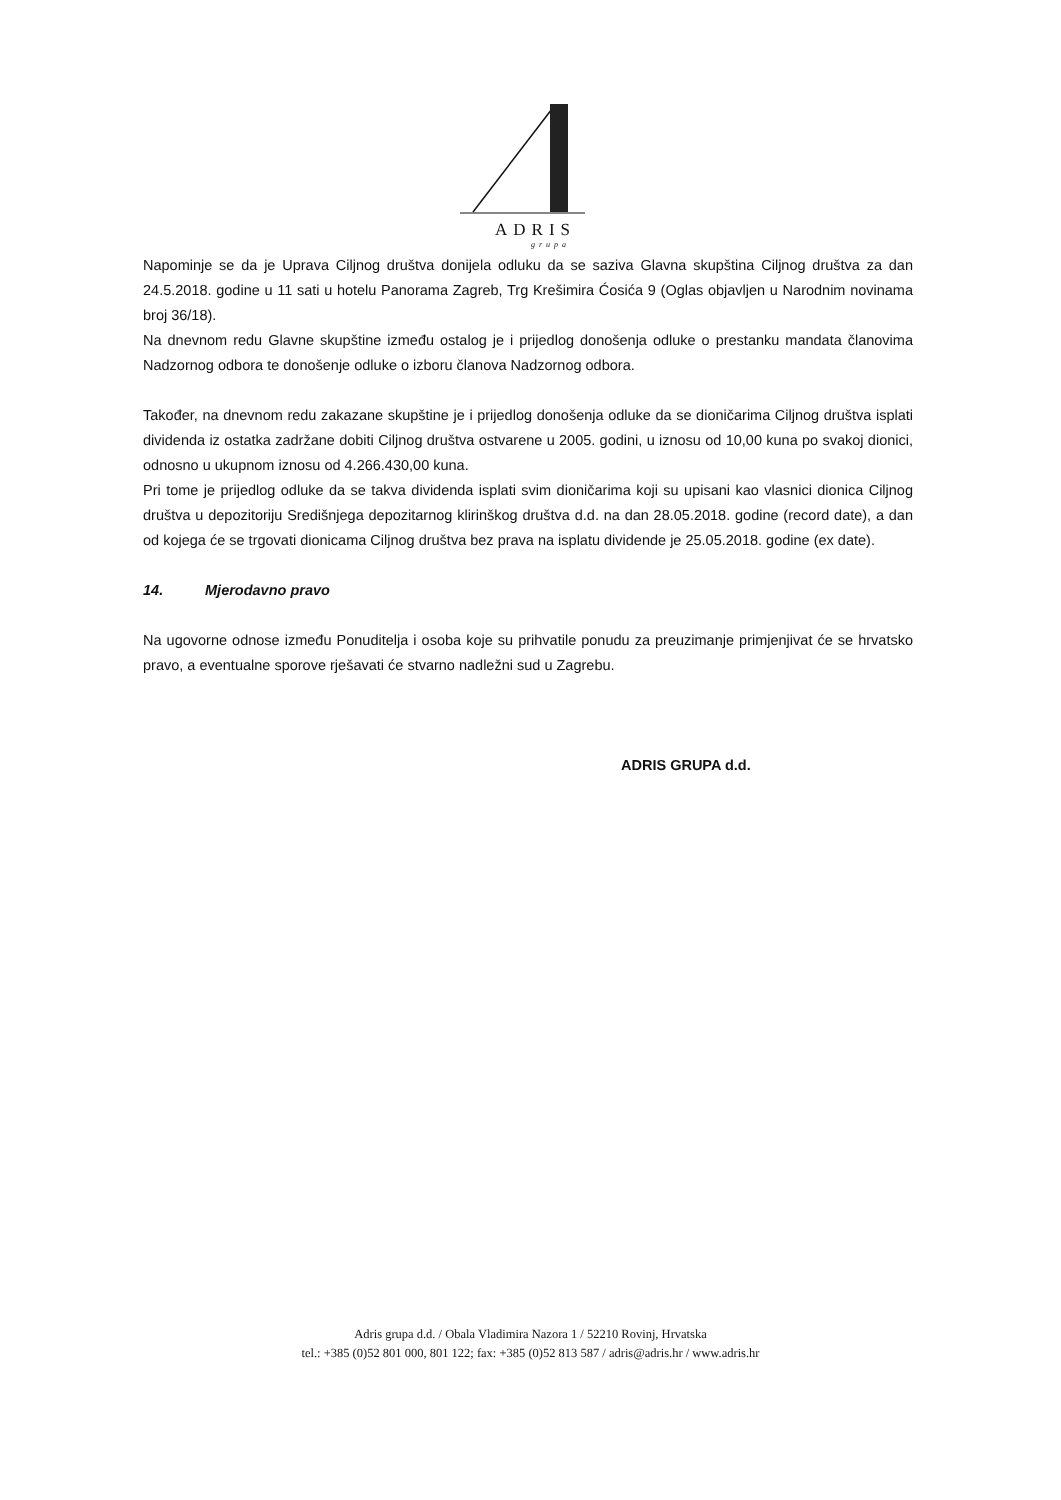ADRIS
grupa
Napominje se da je Uprava Ciljnog društva donijela odluku da se saziva Glavna skupština Ciljnog društva za dan 24.5.2018. godine u 11 sati u hotelu Panorama Zagreb, Trg Krešimira Ćosića 9 (Oglas objavljen u Narodnim novinama broj 36/18).
Na dnevnom redu Glavne skupštine između ostalog je i prijedlog donošenja odluke o prestanku mandata članovima Nadzornog odbora te donošenje odluke o izboru članova Nadzornog odbora.
Također, na dnevnom redu zakazane skupštine je i prijedlog donošenja odluke da se dioničarima Ciljnog društva isplati dividenda iz ostatka zadržane dobiti Ciljnog društva ostvarene u 2005. godini, u iznosu od 10,00 kuna po svakoj dionici, odnosno u ukupnom iznosu od 4.266.430,00 kuna.
Pri tome je prijedlog odluke da se takva dividenda isplati svim dioničarima koji su upisani kao vlasnici dionica Ciljnog društva u depozitoriju Središnjega depozitarnog klirinškog društva d.d. na dan 28.05.2018. godine (record date), a dan od kojega će se trgovati dionicama Ciljnog društva bez prava na isplatu dividende je 25.05.2018. godine (ex date).
14. Mjerodavno pravo
Na ugovorne odnose između Ponuditelja i osoba koje su prihvatile ponudu za preuzimanje primjenjivat će se hrvatsko pravo, a eventualne sporove rješavati će stvarno nadležni sud u Zagrebu.
ADRIS GRUPA d.d.
Adris grupa d.d. / Obala Vladimira Nazora 1 / 52210 Rovinj, Hrvatska
tel.: +385 (0)52 801 000, 801 122; fax: +385 (0)52 813 587 / adris@adris.hr / www.adris.hr